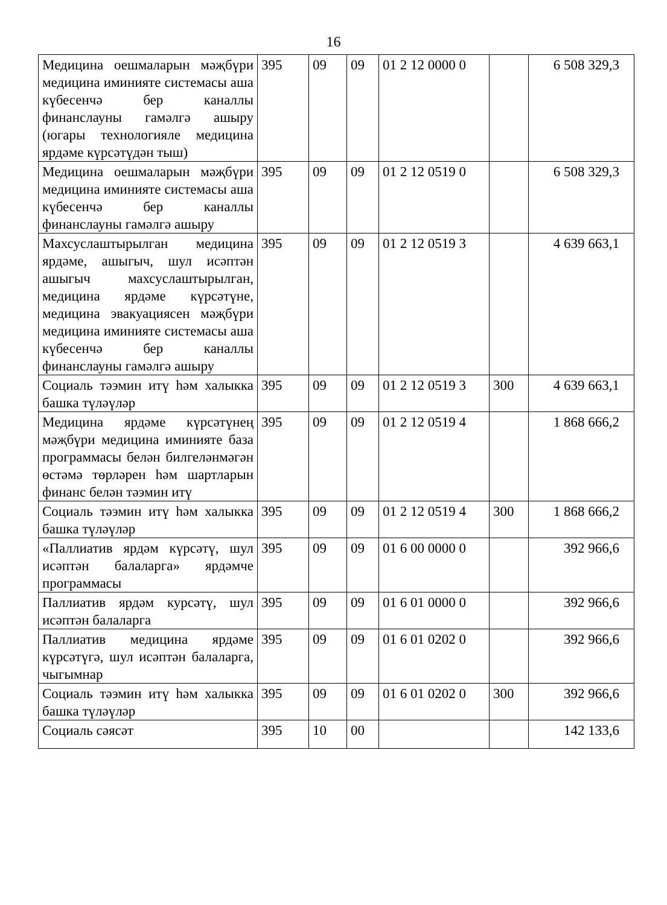16
| Медицина оешмаларын мәҗбүри медицина иминияте системасы аша күбесенчә бер каналлы финанслауны гамәлгә ашыру (югары технологияле медицина ярдәме күрсәтүдән тыш) | 395 | 09 | 09 | 01 2 12 0000 0 | | 6 508 329,3 |
| Медицина оешмаларын мәҗбүри медицина иминияте системасы аша күбесенчә бер каналлы финанслауны гамәлгә ашыру | 395 | 09 | 09 | 01 2 12 0519 0 | | 6 508 329,3 |
| Махсуслаштырылган медицина ярдәме, ашыгыч, шул исәптән ашыгыч махсуслаштырылган, медицина ярдәме күрсәтүне, медицина эвакуациясен мәҗбүри медицина иминияте системасы аша күбесенчә бер каналлы финанслауны гамәлгә ашыру | 395 | 09 | 09 | 01 2 12 0519 3 | | 4 639 663,1 |
| Социаль тәэмин итү һәм халыкка башка түләүләр | 395 | 09 | 09 | 01 2 12 0519 3 | 300 | 4 639 663,1 |
| Медицина ярдәме күрсәтүнең мәҗбүри медицина иминияте база программасы белән билгеләнмәгән өстәмә төрләрен һәм шартларын финанс белән тәэмин итү | 395 | 09 | 09 | 01 2 12 0519 4 | | 1 868 666,2 |
| Социаль тәэмин итү һәм халыкка башка түләүләр | 395 | 09 | 09 | 01 2 12 0519 4 | 300 | 1 868 666,2 |
| «Паллиатив ярдәм күрсәтү, шул исәптән балаларга» ярдәмче программасы | 395 | 09 | 09 | 01 6 00 0000 0 | | 392 966,6 |
| Паллиатив ярдәм курсәтү, шул исәптән балаларга | 395 | 09 | 09 | 01 6 01 0000 0 | | 392 966,6 |
| Паллиатив медицина ярдәме күрсәтүгә, шул исәптән балаларга, чыгымнар | 395 | 09 | 09 | 01 6 01 0202 0 | | 392 966,6 |
| Социаль тәэмин итү һәм халыкка башка түләүләр | 395 | 09 | 09 | 01 6 01 0202 0 | 300 | 392 966,6 |
| Социаль сәясәт | 395 | 10 | 00 | | | 142 133,6 |